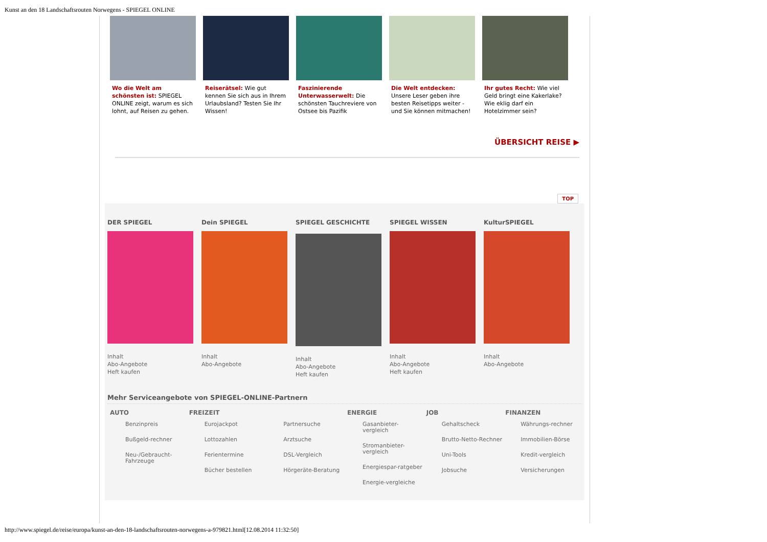Kunst an den 18 Landschaftsrouten Norwegens - SPIEGEL ONLINE
Wo die Welt am schönsten ist: SPIEGEL ONLINE zeigt, warum es sich lohnt, auf Reisen zu gehen.
Reiserätsel: Wie gut kennen Sie sich aus in Ihrem Urlaubsland? Testen Sie Ihr Wissen!
Faszinierende Unterwasserwelt: Die schönsten Tauchreviere von Ostsee bis Pazifik
Die Welt entdecken: Unsere Leser geben ihre besten Reisetipps weiter - und Sie können mitmachen!
Ihr gutes Recht: Wie viel Geld bringt eine Kakerlake? Wie eklig darf ein Hotelzimmer sein?
ÜBERSICHT REISE ▶
TOP
DER SPIEGEL
Inhalt
Abo-Angebote
Heft kaufen
Dein SPIEGEL
Inhalt
Abo-Angebote
SPIEGEL GESCHICHTE
Inhalt
Abo-Angebote
Heft kaufen
SPIEGEL WISSEN
Inhalt
Abo-Angebote
Heft kaufen
KulturSPIEGEL
Inhalt
Abo-Angebote
Mehr Serviceangebote von SPIEGEL-ONLINE-Partnern
AUTO
Benzinpreis
Bußgeld-rechner
Neu-/Gebraucht-Fahrzeuge
FREIZEIT
Eurojackpot
Lottozahlen
Ferientermine
Bücher bestellen
Partnersuche
Arztsuche
DSL-Vergleich
Hörgeräte-Beratung
ENERGIE
Gasanbieter-vergleich
Stromanbieter-vergleich
Energiespar-ratgeber
Energie-vergleiche
JOB
Gehaltscheck
Brutto-Netto-Rechner
Uni-Tools
Jobsuche
FINANZEN
Währungs-rechner
Immobilien-Börse
Kredit-vergleich
Versicherungen
http://www.spiegel.de/reise/europa/kunst-an-den-18-landschaftsrouten-norwegens-a-979821.html[12.08.2014 11:32:50]